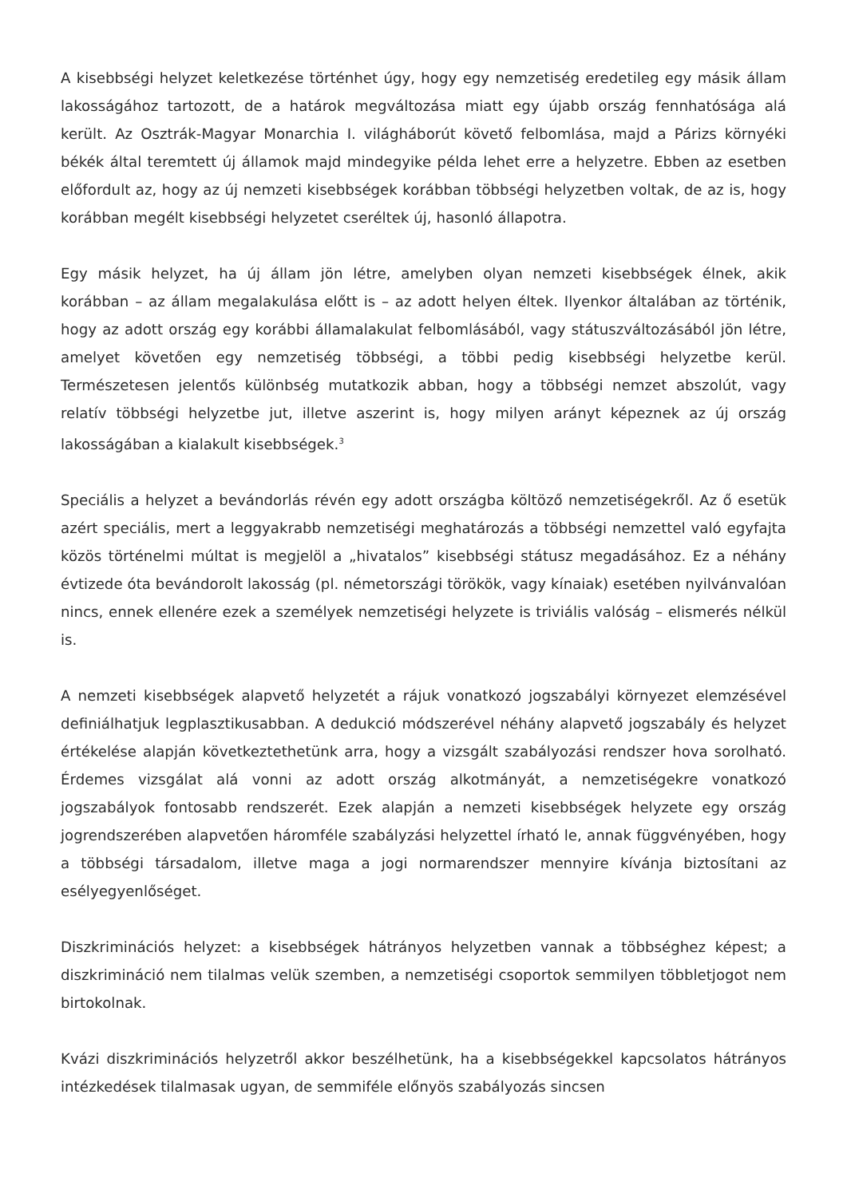A kisebbségi helyzet keletkezése történhet úgy, hogy egy nemzetiség eredetileg egy másik állam lakosságához tartozott, de a határok megváltozása miatt egy újabb ország fennhatósága alá került. Az Osztrák-Magyar Monarchia I. világháborút követő felbomlása, majd a Párizs környéki békék által teremtett új államok majd mindegyike példa lehet erre a helyzetre. Ebben az esetben előfordult az, hogy az új nemzeti kisebbségek korábban többségi helyzetben voltak, de az is, hogy korábban megélt kisebbségi helyzetet cseréltek új, hasonló állapotra.
Egy másik helyzet, ha új állam jön létre, amelyben olyan nemzeti kisebbségek élnek, akik korábban – az állam megalakulása előtt is – az adott helyen éltek. Ilyenkor általában az történik, hogy az adott ország egy korábbi államalakulat felbomlásából, vagy státuszváltozásából jön létre, amelyet követően egy nemzetiség többségi, a többi pedig kisebbségi helyzetbe kerül. Természetesen jelentős különbség mutatkozik abban, hogy a többségi nemzet abszolút, vagy relatív többségi helyzetbe jut, illetve aszerint is, hogy milyen arányt képeznek az új ország lakosságában a kialakult kisebbségek.<sup>3</sup>
Speciális a helyzet a bevándorlás révén egy adott országba költöző nemzetiségekről. Az ő esetük azért speciális, mert a leggyakrabb nemzetiségi meghatározás a többségi nemzettel való egyfajta közös történelmi múltat is megjelöl a „hivatalos” kisebbségi státusz megadásához. Ez a néhány évtizede óta bevándorolt lakosság (pl. németországi törökök, vagy kínaiak) esetében nyilvánvalóan nincs, ennek ellenére ezek a személyek nemzetiségi helyzete is triviális valóság – elismerés nélkül is.
A nemzeti kisebbségek alapvető helyzetét a rájuk vonatkozó jogszabályi környezet elemzésével definiálhatjuk legplasztikusabban. A dedukció módszerével néhány alapvető jogszabály és helyzet értékelése alapján következtethetünk arra, hogy a vizsgált szabályozási rendszer hova sorolható. Érdemes vizsgálat alá vonni az adott ország alkotmányát, a nemzetiségekre vonatkozó jogszabályok fontosabb rendszerét. Ezek alapján a nemzeti kisebbségek helyzete egy ország jogrendszerében alapvetően háromféle szabályzási helyzettel írható le, annak függvényében, hogy a többségi társadalom, illetve maga a jogi normarendszer mennyire kívánja biztosítani az esélyegyenlőséget.
Diszkriminációs helyzet: a kisebbségek hátrányos helyzetben vannak a többséghez képest; a diszkrimináció nem tilalmas velük szemben, a nemzetiségi csoportok semmilyen többletjogot nem birtokolnak.
Kvázi diszkriminációs helyzetről akkor beszélhetünk, ha a kisebbségekkel kapcsolatos hátrányos intézkedések tilalmasak ugyan, de semmiféle előnyös szabályozás sincsen